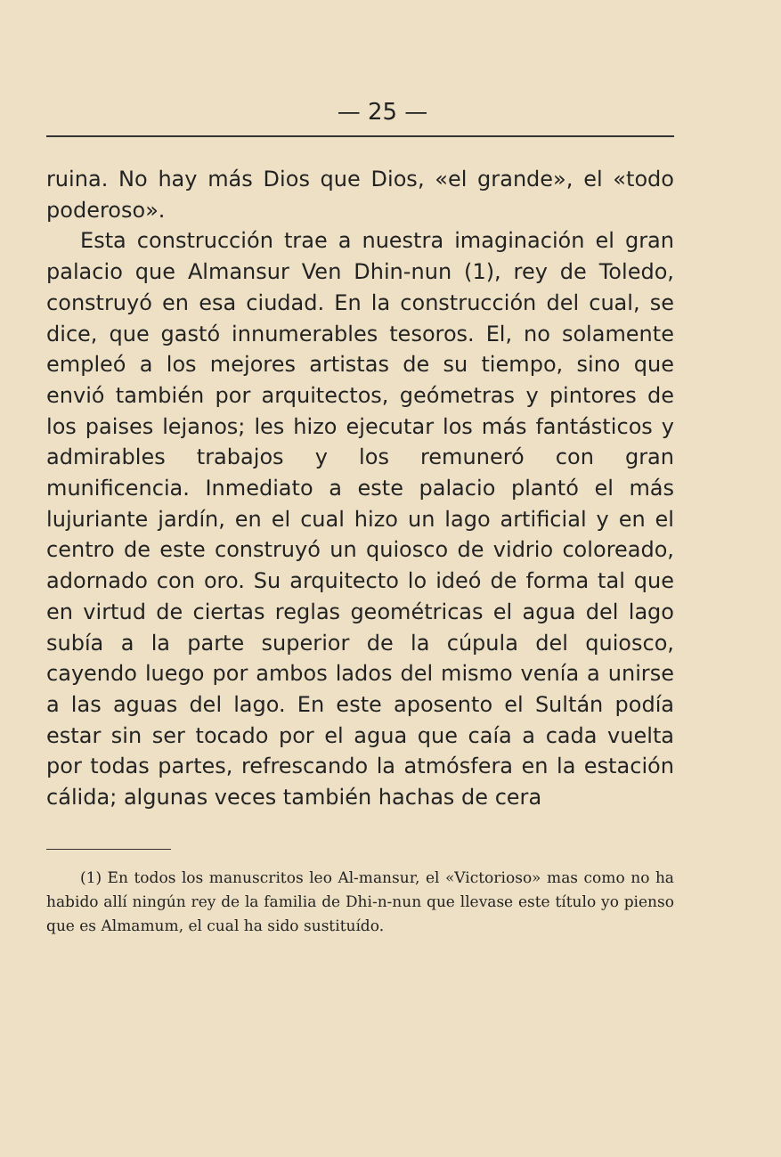— 25 —
ruina. No hay más Dios que Dios, «el grande», el «todo poderoso».
Esta construcción trae a nuestra imaginación el gran palacio que Almansur Ven Dhin-nun (1), rey de Toledo, construyó en esa ciudad. En la construcción del cual, se dice, que gastó innumerables tesoros. El, no solamente empleó a los mejores artistas de su tiempo, sino que envió también por arquitectos, geómetras y pintores de los paises lejanos; les hizo ejecutar los más fantásticos y admirables trabajos y los remuneró con gran munificencia. Inmediato a este palacio plantó el más lujuriante jardín, en el cual hizo un lago artificial y en el centro de este construyó un quiosco de vidrio coloreado, adornado con oro. Su arquitecto lo ideó de forma tal que en virtud de ciertas reglas geométricas el agua del lago subía a la parte superior de la cúpula del quiosco, cayendo luego por ambos lados del mismo venía a unirse a las aguas del lago. En este aposento el Sultán podía estar sin ser tocado por el agua que caía a cada vuelta por todas partes, refrescando la atmósfera en la estación cálida; algunas veces también hachas de cera
(1) En todos los manuscritos leo Al-mansur, el «Victorioso» mas como no ha habido allí ningún rey de la familia de Dhi-n-nun que llevase este título yo pienso que es Almamum, el cual ha sido sustituído.